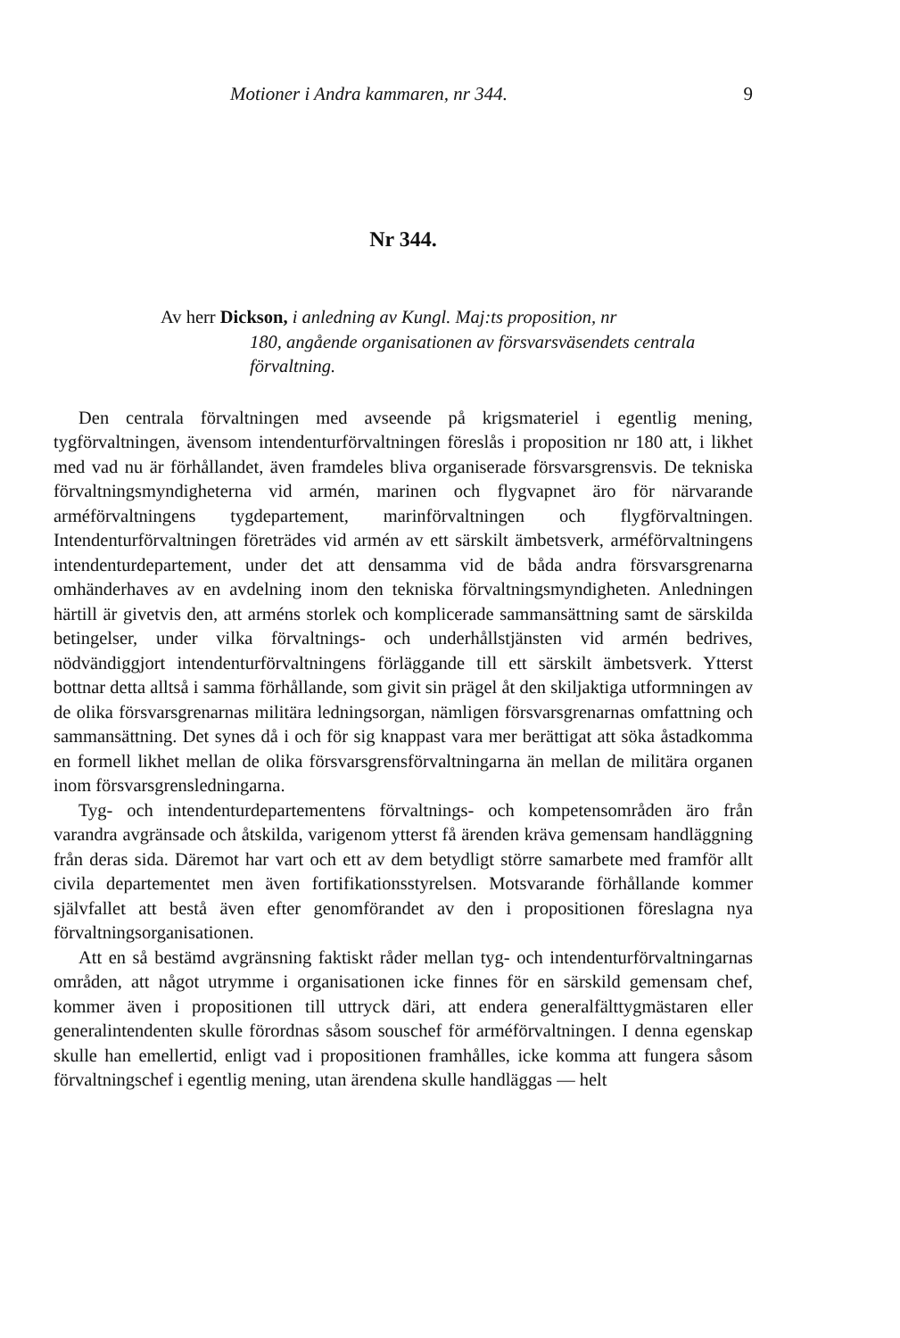Motioner i Andra kammaren, nr 344. 9
Nr 344.
Av herr Dickson, i anledning av Kungl. Maj:ts proposition, nr
180, angående organisationen av försvarsväsendets centrala förvaltning.
Den centrala förvaltningen med avseende på krigsmateriel i egentlig mening, tygförvaltningen, ävensom intendenturförvaltningen föreslås i proposition nr 180 att, i likhet med vad nu är förhållandet, även framdeles bliva organiserade försvarsgrensvis. De tekniska förvaltningsmyndigheterna vid armén, marinen och flygvapnet äro för närvarande arméförvaltningens tygdepartement, marinförvaltningen och flygförvaltningen. Intendenturförvaltningen företrädes vid armén av ett särskilt ämbetsverk, arméförvaltningens intendenturdepartement, under det att densamma vid de båda andra försvarsgrenarna omhänderhaves av en avdelning inom den tekniska förvaltningsmyndigheten. Anledningen härtill är givetvis den, att arméns storlek och komplicerade sammansättning samt de särskilda betingelser, under vilka förvaltnings- och underhållstjänsten vid armén bedrives, nödvändiggjort intendenturförvaltningens förläggande till ett särskilt ämbetsverk. Ytterst bottnar detta alltså i samma förhållande, som givit sin prägel åt den skiljaktiga utformningen av de olika försvarsgrenarnas militära ledningsorgan, nämligen försvarsgrenarnas omfattning och sammansättning. Det synes då i och för sig knappast vara mer berättigat att söka åstadkomma en formell likhet mellan de olika försvarsgrensförvaltningarna än mellan de militära organen inom försvarsgrensledningarna.
Tyg- och intendenturdepartementens förvaltnings- och kompetensområden äro från varandra avgränsade och åtskilda, varigenom ytterst få ärenden kräva gemensam handläggning från deras sida. Däremot har vart och ett av dem betydligt större samarbete med framför allt civila departementet men även fortifikationsstyrelsen. Motsvarande förhållande kommer självfallet att bestå även efter genomförandet av den i propositionen föreslagna nya förvaltningsorganisationen.
Att en så bestämd avgränsning faktiskt råder mellan tyg- och intendenturförvaltningarnas områden, att något utrymme i organisationen icke finnes för en särskild gemensam chef, kommer även i propositionen till uttryck däri, att endera generalfälttygmästaren eller generalintendenten skulle förordnas såsom souschef för arméförvaltningen. I denna egenskap skulle han emellertid, enligt vad i propositionen framhålles, icke komma att fungera såsom förvaltningschef i egentlig mening, utan ärendena skulle handläggas — helt